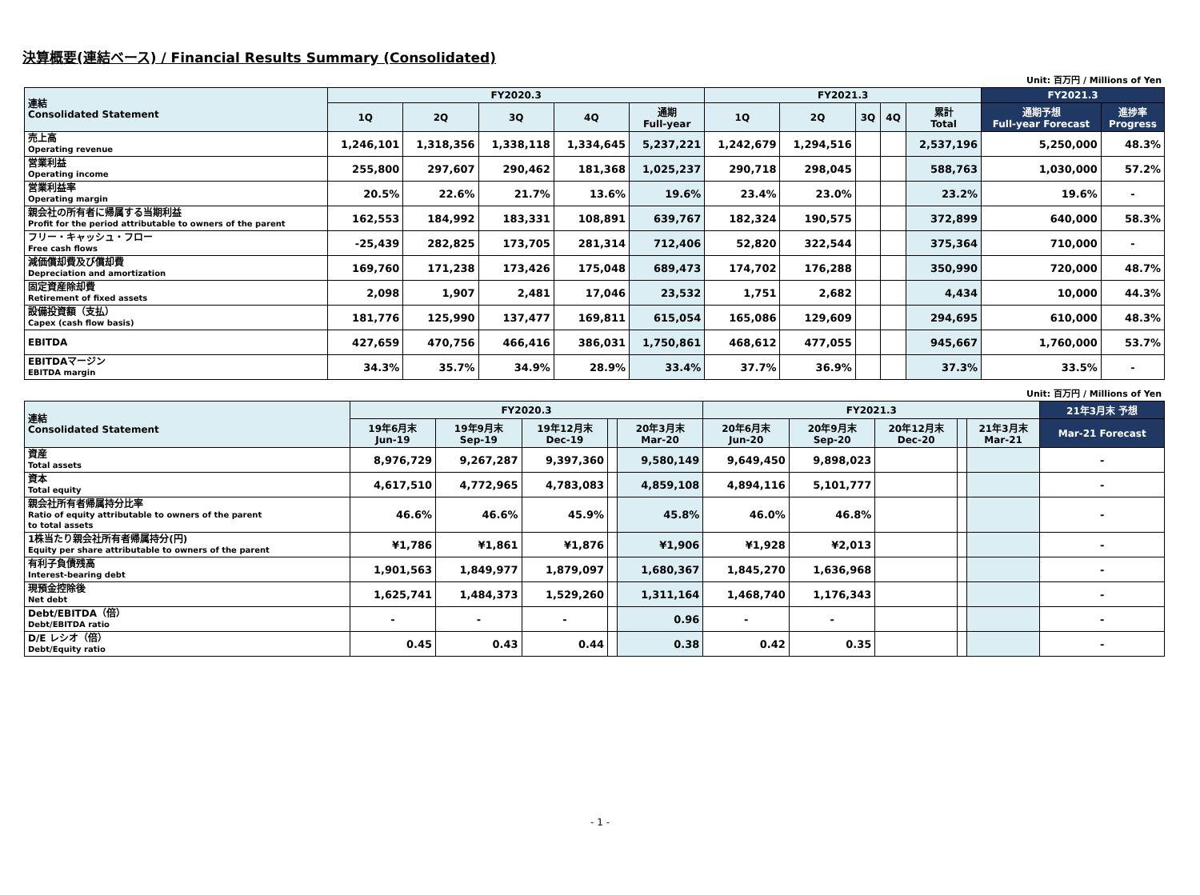決算概要(連結ベース) / Financial Results Summary (Consolidated)
Unit: 百万円 / Millions of Yen
| 連結 Consolidated Statement | FY2020.3 | | | | | FY2021.3 | | | | | FY2021.3 | |
| --- | --- | --- | --- | --- | --- | --- | --- | --- | --- | --- | --- | --- |
| | 1Q | 2Q | 3Q | 4Q | 通期 Full-year | 1Q | 2Q | 3Q | 4Q | 累計 Total | 通期予想 Full-year Forecast | 進捗率 Progress |
| 売上高 Operating revenue | 1,246,101 | 1,318,356 | 1,338,118 | 1,334,645 | 5,237,221 | 1,242,679 | 1,294,516 | | | 2,537,196 | 5,250,000 | 48.3% |
| 営業利益 Operating income | 255,800 | 297,607 | 290,462 | 181,368 | 1,025,237 | 290,718 | 298,045 | | | 588,763 | 1,030,000 | 57.2% |
| 営業利益率 Operating margin | 20.5% | 22.6% | 21.7% | 13.6% | 19.6% | 23.4% | 23.0% | | | 23.2% | 19.6% | - |
| 親会社の所有者に帰属する当期利益 Profit for the period attributable to owners of the parent | 162,553 | 184,992 | 183,331 | 108,891 | 639,767 | 182,324 | 190,575 | | | 372,899 | 640,000 | 58.3% |
| フリー・キャッシュ・フロー Free cash flows | -25,439 | 282,825 | 173,705 | 281,314 | 712,406 | 52,820 | 322,544 | | | 375,364 | 710,000 | - |
| 減価償却費及び償却費 Depreciation and amortization | 169,760 | 171,238 | 173,426 | 175,048 | 689,473 | 174,702 | 176,288 | | | 350,990 | 720,000 | 48.7% |
| 固定資産除却費 Retirement of fixed assets | 2,098 | 1,907 | 2,481 | 17,046 | 23,532 | 1,751 | 2,682 | | | 4,434 | 10,000 | 44.3% |
| 設備投資額（支払） Capex (cash flow basis) | 181,776 | 125,990 | 137,477 | 169,811 | 615,054 | 165,086 | 129,609 | | | 294,695 | 610,000 | 48.3% |
| EBITDA | 427,659 | 470,756 | 466,416 | 386,031 | 1,750,861 | 468,612 | 477,055 | | | 945,667 | 1,760,000 | 53.7% |
| EBITDAマージン EBITDA margin | 34.3% | 35.7% | 34.9% | 28.9% | 33.4% | 37.7% | 36.9% | | | 37.3% | 33.5% | - |
Unit: 百万円 / Millions of Yen
| 連結 Consolidated Statement | FY2020.3 | | | | | FY2021.3 | | | | | 21年3月末 予想 |
| --- | --- | --- | --- | --- | --- | --- | --- | --- | --- | --- | --- |
| | 19年6月末 Jun-19 | 19年9月末 Sep-19 | 19年12月末 Dec-19 | | 20年3月末 Mar-20 | 20年6月末 Jun-20 | 20年9月末 Sep-20 | 20年12月末 Dec-20 | | 21年3月末 Mar-21 | Mar-21 Forecast |
| 資産 Total assets | 8,976,729 | 9,267,287 | 9,397,360 | | 9,580,149 | 9,649,450 | 9,898,023 | | | | - |
| 資本 Total equity | 4,617,510 | 4,772,965 | 4,783,083 | | 4,859,108 | 4,894,116 | 5,101,777 | | | | - |
| 親会社所有者帰属持分比率 Ratio of equity attributable to owners of the parent to total assets | 46.6% | 46.6% | 45.9% | | 45.8% | 46.0% | 46.8% | | | | - |
| 1株当たり親会社所有者帰属持分(円) Equity per share attributable to owners of the parent | ¥1,786 | ¥1,861 | ¥1,876 | | ¥1,906 | ¥1,928 | ¥2,013 | | | | - |
| 有利子負債残高 Interest-bearing debt | 1,901,563 | 1,849,977 | 1,879,097 | | 1,680,367 | 1,845,270 | 1,636,968 | | | | - |
| 現預金控除後 Net debt | 1,625,741 | 1,484,373 | 1,529,260 | | 1,311,164 | 1,468,740 | 1,176,343 | | | | - |
| Debt/EBITDA（倍） Debt/EBITDA ratio | - | - | - | | 0.96 | - | - | | | | - |
| D/E レシオ（倍） Debt/Equity ratio | 0.45 | 0.43 | 0.44 | | 0.38 | 0.42 | 0.35 | | | | - |
- 1 -